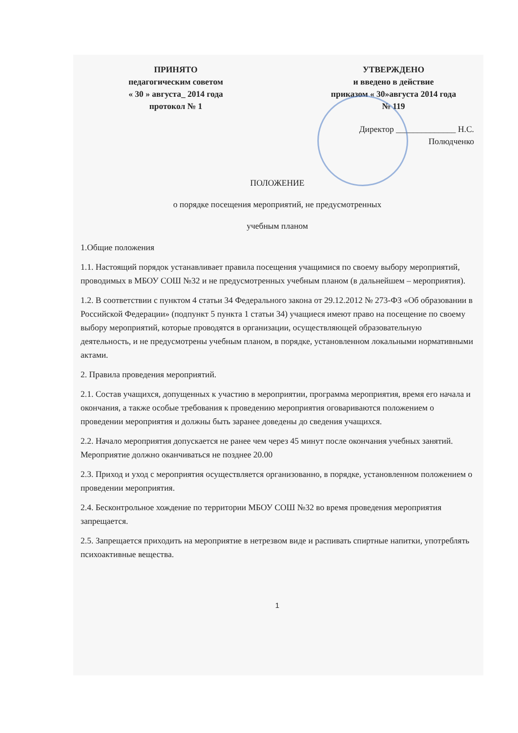ПРИНЯТО
педагогическим советом
« 30 » августа_ 2014 года
протокол № 1
УТВЕРЖДЕНО
и введено в действие
приказом « 30»августа 2014 года
№ 119
Директор ______________ Н.С. Полюдченко
ПОЛОЖЕНИЕ
о порядке посещения мероприятий, не предусмотренных
учебным планом
1.Общие положения
1.1. Настоящий порядок устанавливает правила посещения учащимися по своему выбору мероприятий, проводимых в МБОУ СОШ №32 и не предусмотренных учебным планом (в дальнейшем – мероприятия).
1.2. В соответствии с пунктом 4 статьи 34 Федерального закона от 29.12.2012 № 273-ФЗ «Об образовании в Российской Федерации» (подпункт 5 пункта 1 статьи 34) учащиеся имеют право на посещение по своему выбору мероприятий, которые проводятся в организации, осуществляющей образовательную деятельность, и не предусмотрены учебным планом, в порядке, установленном локальными нормативными актами.
2. Правила проведения мероприятий.
2.1. Состав учащихся, допущенных к участию в мероприятии, программа мероприятия, время его начала и окончания, а также особые требования к проведению мероприятия оговариваются положением о проведении мероприятия и должны быть заранее доведены до сведения учащихся.
2.2. Начало мероприятия допускается не ранее чем через 45 минут после окончания учебных занятий. Мероприятие должно оканчиваться не позднее 20.00
2.3. Приход и уход с мероприятия осуществляется организованно, в порядке, установленном положением о проведении мероприятия.
2.4. Бесконтрольное хождение по территории МБОУ СОШ №32 во время проведения мероприятия запрещается.
2.5. Запрещается приходить на мероприятие в нетрезвом виде и распивать спиртные напитки, употреблять психоактивные вещества.
1